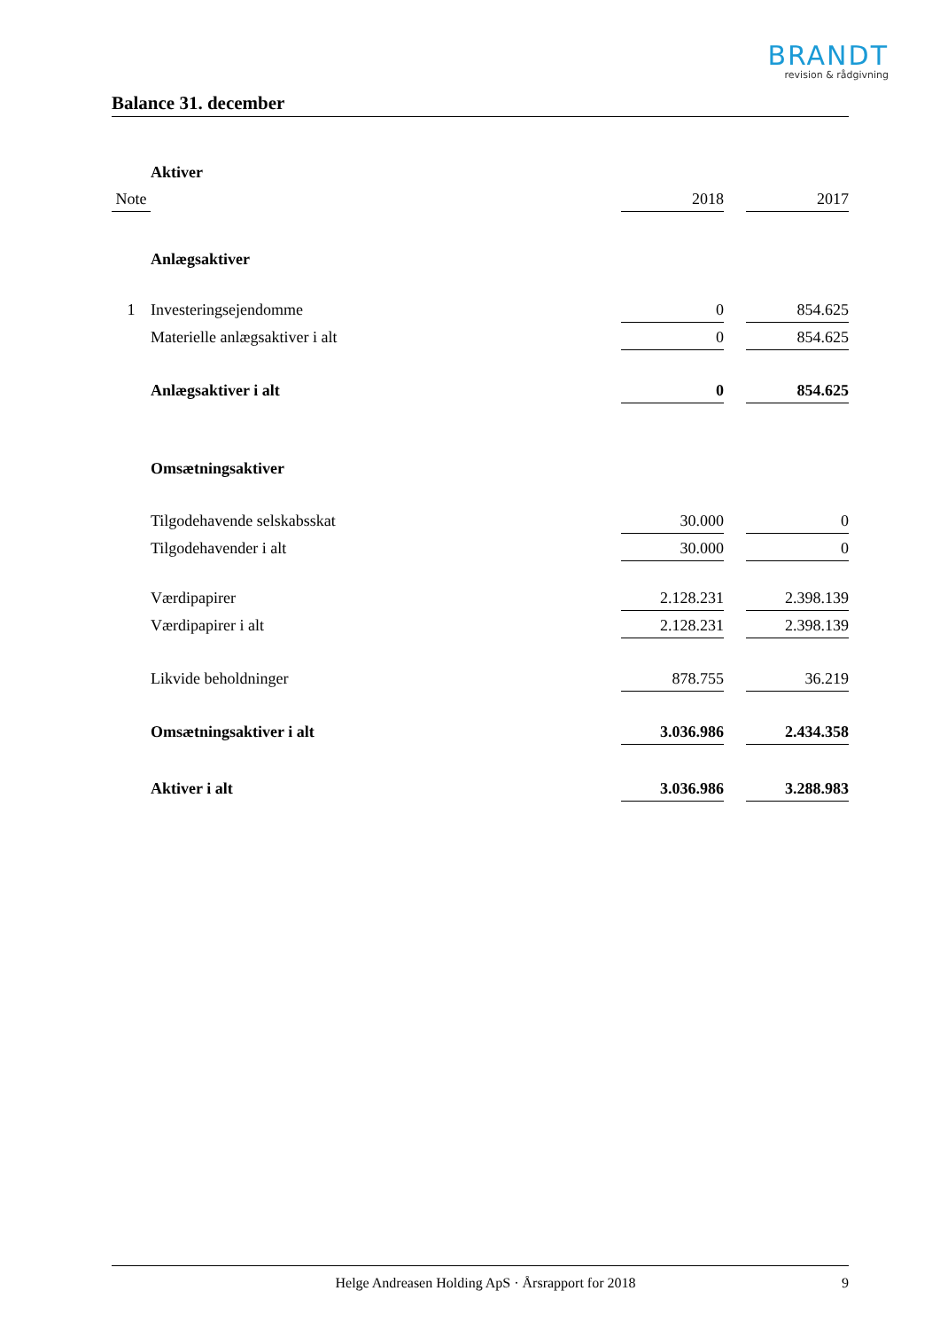BRANDT
revision & rådgivning
Balance 31. december
| | Aktiver | | | |
| Note | | 2018 | | 2017 |
| | Anlægsaktiver | | | |
| 1 | Investeringsejendomme | 0 | | 854.625 |
| | Materielle anlægsaktiver i alt | 0 | | 854.625 |
| | Anlægsaktiver i alt | 0 | | 854.625 |
| | Omsætningsaktiver | | | |
| | Tilgodehavende selskabsskat | 30.000 | | 0 |
| | Tilgodehavender i alt | 30.000 | | 0 |
| | Værdipapirer | 2.128.231 | | 2.398.139 |
| | Værdipapirer i alt | 2.128.231 | | 2.398.139 |
| | Likvide beholdninger | 878.755 | | 36.219 |
| | Omsætningsaktiver i alt | 3.036.986 | | 2.434.358 |
| | Aktiver i alt | 3.036.986 | | 3.288.983 |
Helge Andreasen Holding ApS · Årsrapport for 2018
9